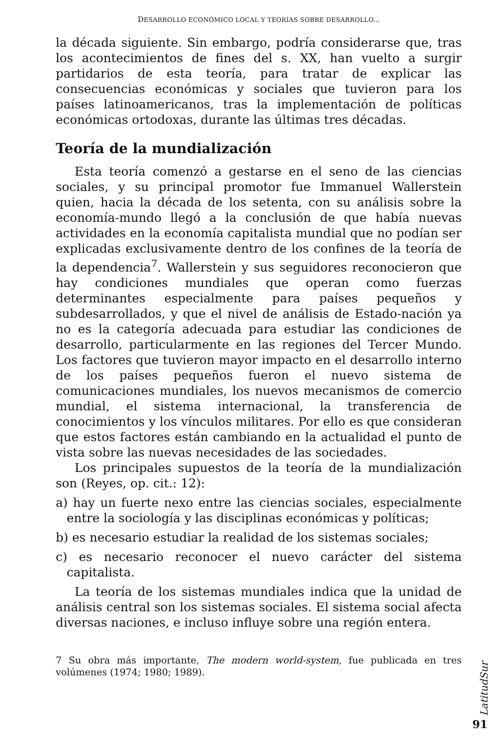DESARROLLO ECONÓMICO LOCAL Y TEORÍAS SOBRE DESARROLLO...
la década siguiente. Sin embargo, podría considerarse que, tras los acontecimientos de fines del s. XX, han vuelto a surgir partidarios de esta teoría, para tratar de explicar las consecuencias económicas y sociales que tuvieron para los países latinoamericanos, tras la implementación de políticas económicas ortodoxas, durante las últimas tres décadas.
Teoría de la mundialización
Esta teoría comenzó a gestarse en el seno de las ciencias sociales, y su principal promotor fue Immanuel Wallerstein quien, hacia la década de los setenta, con su análisis sobre la economía-mundo llegó a la conclusión de que había nuevas actividades en la economía capitalista mundial que no podían ser explicadas exclusivamente dentro de los confines de la teoría de la dependencia<sup>7</sup>. Wallerstein y sus seguidores reconocieron que hay condiciones mundiales que operan como fuerzas determinantes especialmente para países pequeños y subdesarrollados, y que el nivel de análisis de Estado-nación ya no es la categoría adecuada para estudiar las condiciones de desarrollo, particularmente en las regiones del Tercer Mundo. Los factores que tuvieron mayor impacto en el desarrollo interno de los países pequeños fueron el nuevo sistema de comunicaciones mundiales, los nuevos mecanismos de comercio mundial, el sistema internacional, la transferencia de conocimientos y los vínculos militares. Por ello es que consideran que estos factores están cambiando en la actualidad el punto de vista sobre las nuevas necesidades de las sociedades.
Los principales supuestos de la teoría de la mundialización son (Reyes, op. cit.: 12):
a) hay un fuerte nexo entre las ciencias sociales, especialmente entre la sociología y las disciplinas económicas y políticas;
b) es necesario estudiar la realidad de los sistemas sociales;
c) es necesario reconocer el nuevo carácter del sistema capitalista.
La teoría de los sistemas mundiales indica que la unidad de análisis central son los sistemas sociales. El sistema social afecta diversas naciones, e incluso influye sobre una región entera.
7 Su obra más importante, The modern world-system, fue publicada en tres volúmenes (1974; 1980; 1989).
91
LatitudSur